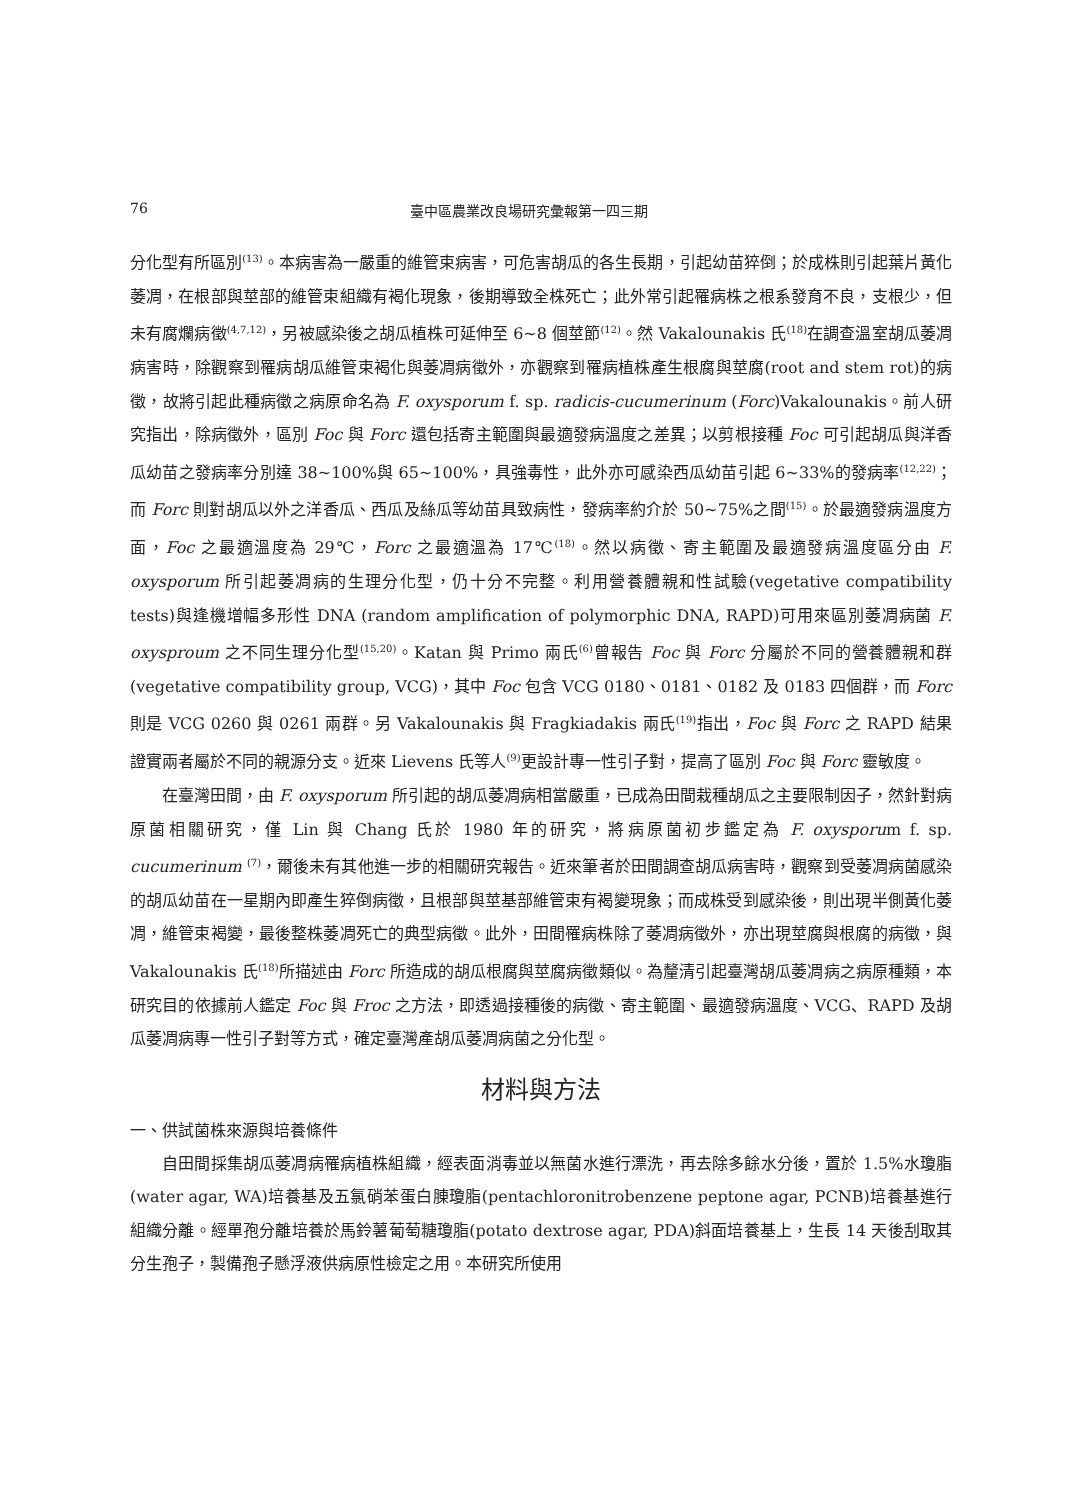76 臺中區農業改良場研究彙報第一四三期
分化型有所區別<sup>(13)</sup>。本病害為一嚴重的維管束病害，可危害胡瓜的各生長期，引起幼苗猝倒；於成株則引起葉片黃化萎凋，在根部與莖部的維管束組織有褐化現象，後期導致全株死亡；此外常引起罹病株之根系發育不良，支根少，但未有腐爛病徵<sup>(4,7,12)</sup>，另被感染後之胡瓜植株可延伸至 6~8 個莖節<sup>(12)</sup>。然 Vakalounakis 氏<sup>(18)</sup>在調查溫室胡瓜萎凋病害時，除觀察到罹病胡瓜維管束褐化與萎凋病徵外，亦觀察到罹病植株產生根腐與莖腐(root and stem rot)的病徵，故將引起此種病徵之病原命名為 F. oxysporum f. sp. radicis-cucumerinum (Forc)Vakalounakis。前人研究指出，除病徵外，區別 Foc 與 Forc 還包括寄主範圍與最適發病溫度之差異；以剪根接種 Foc 可引起胡瓜與洋香瓜幼苗之發病率分別達 38~100%與 65~100%，具強毒性，此外亦可感染西瓜幼苗引起 6~33%的發病率<sup>(12,22)</sup>；而 Forc 則對胡瓜以外之洋香瓜、西瓜及絲瓜等幼苗具致病性，發病率約介於 50~75%之間<sup>(15)</sup>。於最適發病溫度方面，Foc 之最適溫度為 29℃，Forc 之最適溫為 17℃<sup>(18)</sup>。然以病徵、寄主範圍及最適發病溫度區分由 F. oxysporum 所引起萎凋病的生理分化型，仍十分不完整。利用營養體親和性試驗(vegetative compatibility tests)與逢機增幅多形性 DNA (random amplification of polymorphic DNA, RAPD)可用來區別萎凋病菌 F. oxysproum 之不同生理分化型<sup>(15,20)</sup>。Katan 與 Primo 兩氏<sup>(6)</sup>曾報告 Foc 與 Forc 分屬於不同的營養體親和群(vegetative compatibility group, VCG)，其中 Foc 包含 VCG 0180、0181、0182 及 0183 四個群，而 Forc 則是 VCG 0260 與 0261 兩群。另 Vakalounakis 與 Fragkiadakis 兩氏<sup>(19)</sup>指出，Foc 與 Forc 之 RAPD 結果證實兩者屬於不同的親源分支。近來 Lievens 氏等人<sup>(9)</sup>更設計專一性引子對，提高了區別 Foc 與 Forc 靈敏度。
在臺灣田間，由 F. oxysporum 所引起的胡瓜萎凋病相當嚴重，已成為田間栽種胡瓜之主要限制因子，然針對病原菌相關研究，僅 Lin 與 Chang 氏於 1980 年的研究，將病原菌初步鑑定為 F. oxysporum f. sp. cucumerinum <sup>(7)</sup>，爾後未有其他進一步的相關研究報告。近來筆者於田間調查胡瓜病害時，觀察到受萎凋病菌感染的胡瓜幼苗在一星期內即產生猝倒病徵，且根部與莖基部維管束有褐變現象；而成株受到感染後，則出現半側黃化萎凋，維管束褐變，最後整株萎凋死亡的典型病徵。此外，田間罹病株除了萎凋病徵外，亦出現莖腐與根腐的病徵，與 Vakalounakis 氏<sup>(18)</sup>所描述由 Forc 所造成的胡瓜根腐與莖腐病徵類似。為釐清引起臺灣胡瓜萎凋病之病原種類，本研究目的依據前人鑑定 Foc 與 Froc 之方法，即透過接種後的病徵、寄主範圍、最適發病溫度、VCG、RAPD 及胡瓜萎凋病專一性引子對等方式，確定臺灣產胡瓜萎凋病菌之分化型。
材料與方法
一、供試菌株來源與培養條件
自田間採集胡瓜萎凋病罹病植株組織，經表面消毒並以無菌水進行漂洗，再去除多餘水分後，置於 1.5%水瓊脂(water agar, WA)培養基及五氯硝苯蛋白腖瓊脂(pentachloronitrobenzene peptone agar, PCNB)培養基進行組織分離。經單孢分離培養於馬鈴薯葡萄糖瓊脂(potato dextrose agar, PDA)斜面培養基上，生長 14 天後刮取其分生孢子，製備孢子懸浮液供病原性檢定之用。本研究所使用